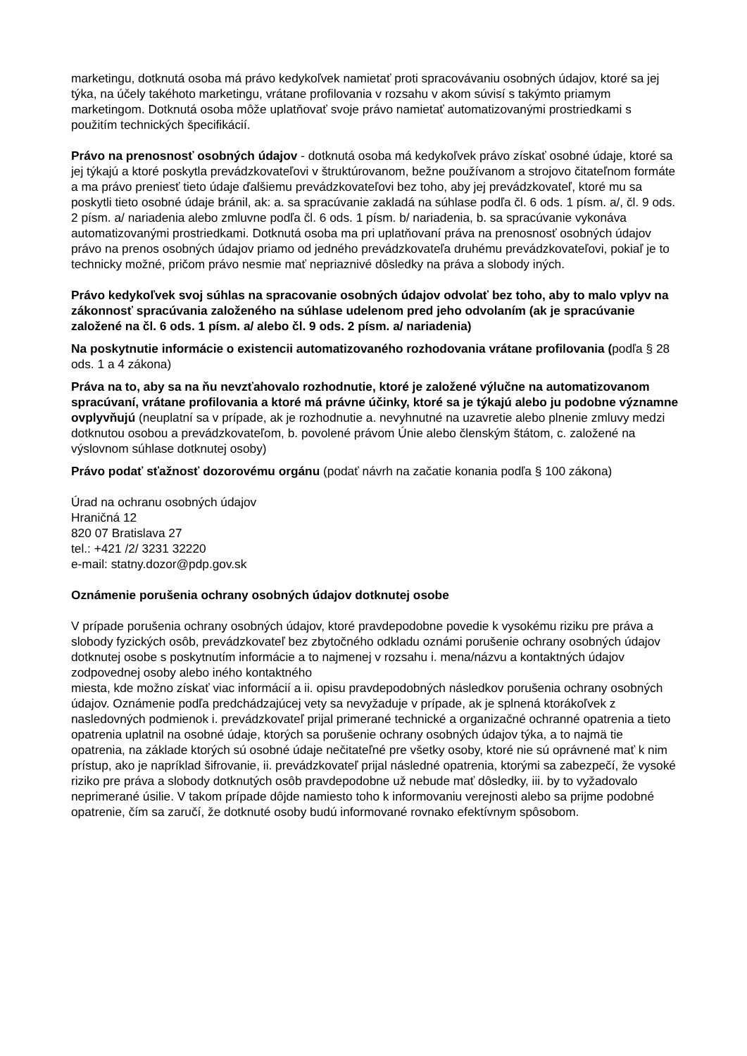marketingu, dotknutá osoba má právo kedykoľvek namietať proti spracovávaniu osobných údajov, ktoré sa jej týka, na účely takéhoto marketingu, vrátane profilovania v rozsahu v akom súvisí s takýmto priamym marketingom. Dotknutá osoba môže uplatňovať svoje právo namietať automatizovanými prostriedkami s použitím technických špecifikácií.
Právo na prenosnosť osobných údajov - dotknutá osoba má kedykoľvek právo získať osobné údaje, ktoré sa jej týkajú a ktoré poskytla prevádzkovateľovi v štruktúrovanom, bežne používanom a strojovo čitateľnom formáte a ma právo preniesť tieto údaje ďalšiemu prevádzkovateľovi bez toho, aby jej prevádzkovateľ, ktoré mu sa poskytli tieto osobné údaje bránil, ak: a. sa spracúvanie zakladá na súhlase podľa čl. 6 ods. 1 písm. a/, čl. 9 ods. 2 písm. a/ nariadenia alebo zmluvne podľa čl. 6 ods. 1 písm. b/ nariadenia, b. sa spracúvanie vykonáva automatizovanými prostriedkami. Dotknutá osoba ma pri uplatňovaní práva na prenosnosť osobných údajov právo na prenos osobných údajov priamo od jedného prevádzkovateľa druhému prevádzkovateľovi, pokiaľ je to technicky možné, pričom právo nesmie mať nepriaznivé dôsledky na práva a slobody iných.
Právo kedykoľvek svoj súhlas na spracovanie osobných údajov odvolať bez toho, aby to malo vplyv na zákonnosť spracúvania založeného na súhlase udelenom pred jeho odvolaním (ak je spracúvanie založené na čl. 6 ods. 1 písm. a/ alebo čl. 9 ods. 2 písm. a/ nariadenia)
Na poskytnutie informácie o existencii automatizovaného rozhodovania vrátane profilovania (podľa § 28 ods. 1 a 4 zákona)
Práva na to, aby sa na ňu nevzťahovalo rozhodnutie, ktoré je založené výlučne na automatizovanom spracúvaní, vrátane profilovania a ktoré má právne účinky, ktoré sa je týkajú alebo ju podobne významne ovplyvňujú (neuplatní sa v prípade, ak je rozhodnutie a. nevyhnutné na uzavretie alebo plnenie zmluvy medzi dotknutou osobou a prevádzkovateľom, b. povolené právom Únie alebo členským štátom, c. založené na výslovnom súhlase dotknutej osoby)
Právo podať sťažnosť dozorovému orgánu (podať návrh na začatie konania podľa § 100 zákona)
Úrad na ochranu osobných údajov
Hraničná 12
820 07 Bratislava 27
tel.: +421 /2/ 3231 32220
e-mail: statny.dozor@pdp.gov.sk
Oznámenie porušenia ochrany osobných údajov dotknutej osobe
V prípade porušenia ochrany osobných údajov, ktoré pravdepodobne povedie k vysokému riziku pre práva a slobody fyzických osôb, prevádzkovateľ bez zbytočného odkladu oznámi porušenie ochrany osobných údajov dotknutej osobe s poskytnutím informácie a to najmenej v rozsahu i. mena/názvu a kontaktných údajov zodpovednej osoby alebo iného kontaktného
miesta, kde možno získať viac informácií a ii. opisu pravdepodobných následkov porušenia ochrany osobných údajov. Oznámenie podľa predchádzajúcej vety sa nevyžaduje v prípade, ak je splnená ktorákoľvek z nasledovných podmienok i. prevádzkovateľ prijal primerané technické a organizačné ochranné opatrenia a tieto opatrenia uplatnil na osobné údaje, ktorých sa porušenie ochrany osobných údajov týka, a to najmä tie opatrenia, na základe ktorých sú osobné údaje nečitateľné pre všetky osoby, ktoré nie sú oprávnené mať k nim prístup, ako je napríklad šifrovanie, ii. prevádzkovateľ prijal následné opatrenia, ktorými sa zabezpečí, že vysoké riziko pre práva a slobody dotknutých osôb pravdepodobne už nebude mať dôsledky, iii. by to vyžadovalo neprimerané úsilie. V takom prípade dôjde namiesto toho k informovaniu verejnosti alebo sa prijme podobné opatrenie, čím sa zaručí, že dotknuté osoby budú informované rovnako efektívnym spôsobom.